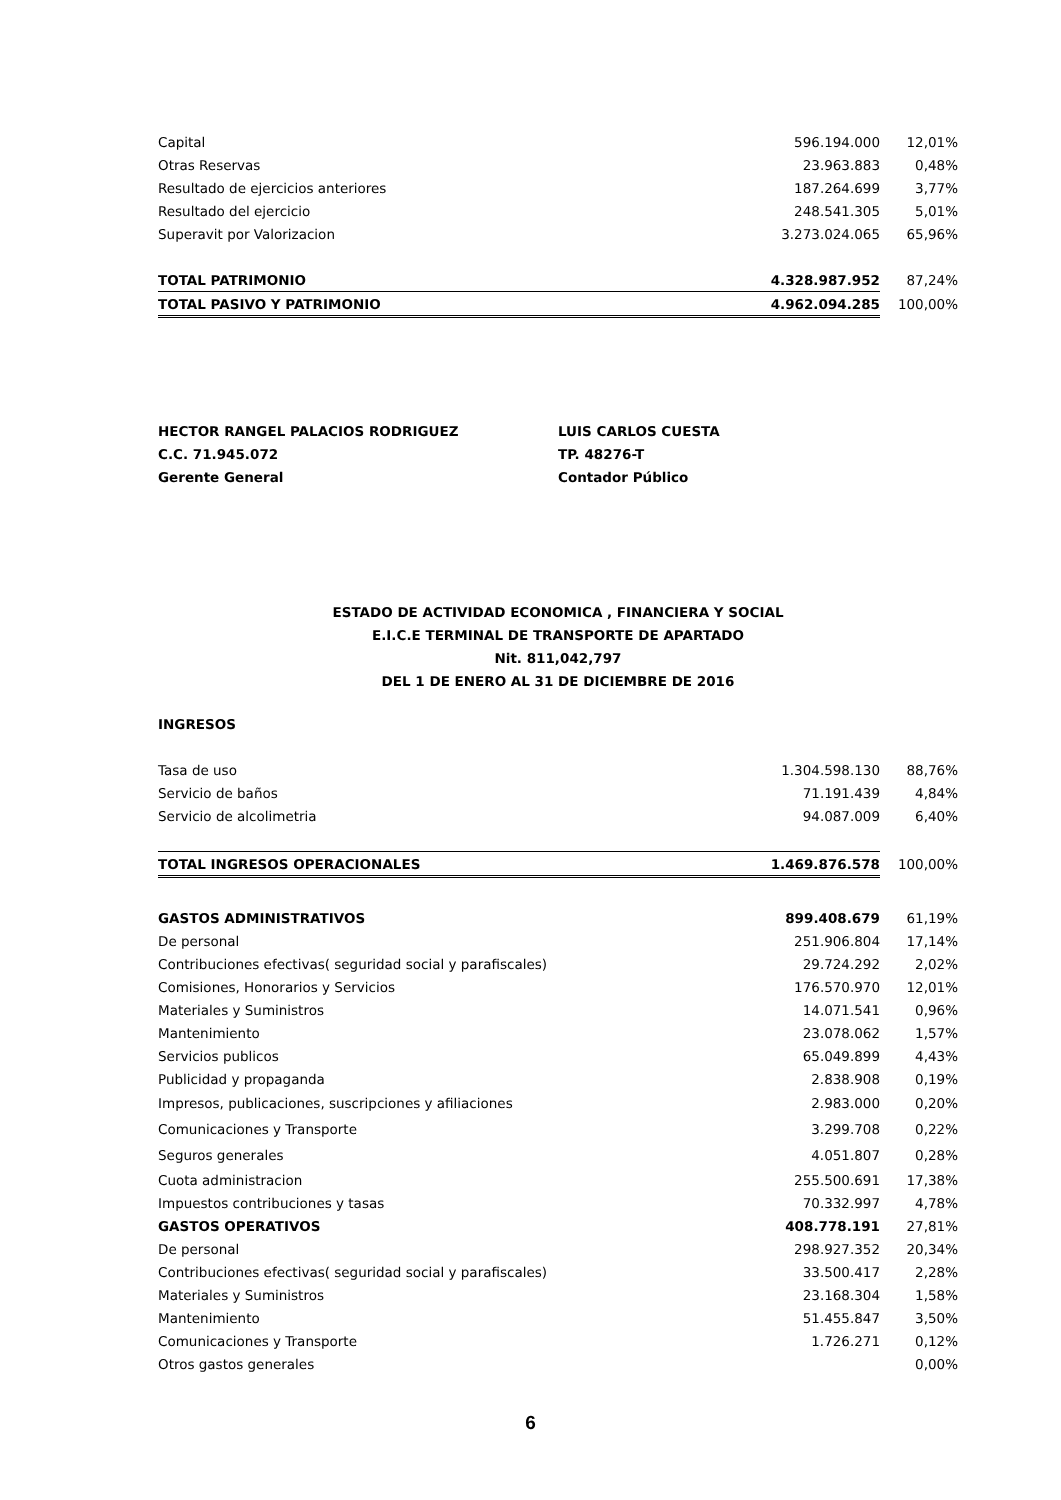| Capital | 596.194.000 | 12,01% |
| Otras Reservas | 23.963.883 | 0,48% |
| Resultado de ejercicios anteriores | 187.264.699 | 3,77% |
| Resultado del ejercicio | 248.541.305 | 5,01% |
| Superavit por Valorizacion | 3.273.024.065 | 65,96% |
| TOTAL PATRIMONIO | 4.328.987.952 | 87,24% |
| TOTAL PASIVO Y PATRIMONIO | 4.962.094.285 | 100,00% |
HECTOR RANGEL PALACIOS RODRIGUEZ
C.C. 71.945.072
Gerente General
LUIS CARLOS CUESTA
TP. 48276-T
Contador Público
ESTADO DE ACTIVIDAD ECONOMICA , FINANCIERA Y SOCIAL
E.I.C.E TERMINAL DE TRANSPORTE DE APARTADO
Nit. 811,042,797
DEL 1 DE ENERO AL 31 DE DICIEMBRE DE 2016
INGRESOS
| Tasa de uso | 1.304.598.130 | 88,76% |
| Servicio de baños | 71.191.439 | 4,84% |
| Servicio de alcolimetria | 94.087.009 | 6,40% |
| TOTAL INGRESOS OPERACIONALES | 1.469.876.578 | 100,00% |
| GASTOS ADMINISTRATIVOS | 899.408.679 | 61,19% |
| De personal | 251.906.804 | 17,14% |
| Contribuciones efectivas( seguridad social y parafiscales) | 29.724.292 | 2,02% |
| Comisiones, Honorarios y Servicios | 176.570.970 | 12,01% |
| Materiales y Suministros | 14.071.541 | 0,96% |
| Mantenimiento | 23.078.062 | 1,57% |
| Servicios publicos | 65.049.899 | 4,43% |
| Publicidad y propaganda | 2.838.908 | 0,19% |
| Impresos, publicaciones, suscripciones y afiliaciones | 2.983.000 | 0,20% |
| Comunicaciones y Transporte | 3.299.708 | 0,22% |
| Seguros generales | 4.051.807 | 0,28% |
| Cuota administracion | 255.500.691 | 17,38% |
| Impuestos contribuciones y tasas | 70.332.997 | 4,78% |
| GASTOS OPERATIVOS | 408.778.191 | 27,81% |
| De personal | 298.927.352 | 20,34% |
| Contribuciones efectivas( seguridad social y parafiscales) | 33.500.417 | 2,28% |
| Materiales y Suministros | 23.168.304 | 1,58% |
| Mantenimiento | 51.455.847 | 3,50% |
| Comunicaciones y Transporte | 1.726.271 | 0,12% |
| Otros gastos generales | | 0,00% |
6